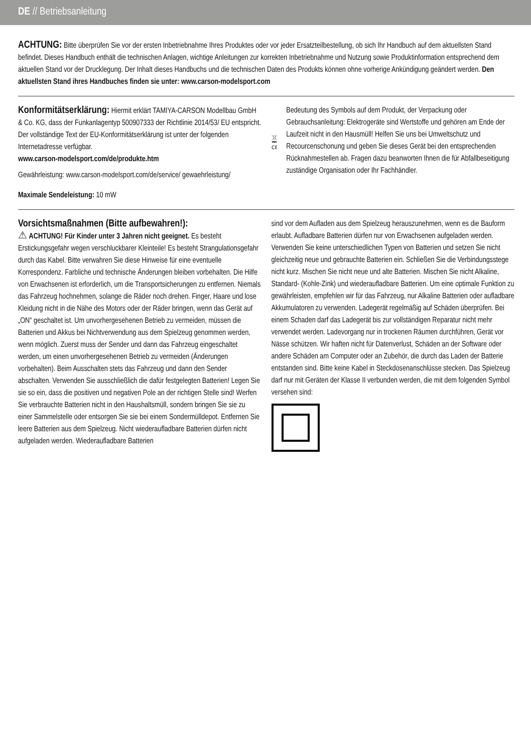DE // Betriebsanleitung
ACHTUNG: Bitte überprüfen Sie vor der ersten Inbetriebnahme Ihres Produktes oder vor jeder Ersatzteilbestellung, ob sich Ihr Handbuch auf dem aktuellsten Stand befindet. Dieses Handbuch enthält die technischen Anlagen, wichtige Anleitungen zur korrekten Inbetriebnahme und Nutzung sowie Produktinformation entsprechend dem aktuellen Stand vor der Drucklegung. Der Inhalt dieses Handbuchs und die technischen Daten des Produkts können ohne vorherige Ankündigung geändert werden. Den aktuellsten Stand ihres Handbuches finden sie unter: www.carson-modelsport.com
Konformitätserklärung: Hiermit erklärt TAMIYA-CARSON Modellbau GmbH & Co. KG, dass der Funkanlagentyp 500907333 der Richtlinie 2014/53/ EU entspricht. Der vollständige Text der EU-Konformitätserklärung ist unter der folgenden Internetadresse verfügbar.
www.carson-modelsport.com/de/produkte.htm
Gewährleistung: www.carson-modelsport.com/de/service/ gewaehrleistung/
Maximale Sendeleistung: 10 mW
CE
Bedeutung des Symbols auf dem Produkt, der Verpackung oder Gebrauchsanleitung: Elektrogeräte sind Wertstoffe und gehören am Ende der Laufzeit nicht in den Hausmüll! Helfen Sie uns bei Umweltschutz und Recourcenschonung und geben Sie dieses Gerät bei den entsprechenden Rücknahmestellen ab. Fragen dazu beanworten Ihnen die für Abfallbeseitigung zuständige Organisation oder Ihr Fachhändler.
Vorsichtsmaßnahmen (Bitte aufbewahren!):
⚠ ACHTUNG! Für Kinder unter 3 Jahren nicht geeignet. Es besteht Erstickungsgefahr wegen verschluckbarer Kleinteile! Es besteht Strangulationsgefahr durch das Kabel. Bitte verwahren Sie diese Hinweise für eine eventuelle Korrespondenz. Farbliche und technische Änderungen bleiben vorbehalten. Die Hilfe von Erwachsenen ist erforderlich, um die Transportsicherungen zu entfernen. Niemals das Fahrzeug hochnehmen, solange die Räder noch drehen. Finger, Haare und lose Kleidung nicht in die Nähe des Motors oder der Räder bringen, wenn das Gerät auf „ON“ geschaltet ist. Um unvorhergesehenen Betrieb zu vermeiden, müssen die Batterien und Akkus bei Nichtverwendung aus dem Spielzeug genommen werden, wenn möglich. Zuerst muss der Sender und dann das Fahrzeug eingeschaltet werden, um einen unvorhergesehenen Betrieb zu vermeiden (Änderungen vorbehalten). Beim Ausschalten stets das Fahrzeug und dann den Sender abschalten. Verwenden Sie ausschließlich die dafür festgelegten Batterien! Legen Sie sie so ein, dass die positiven und negativen Pole an der richtigen Stelle sind! Werfen Sie verbrauchte Batterien nicht in den Haushaltsmüll, sondern bringen Sie sie zu einer Sammelstelle oder entsorgen Sie sie bei einem Sondermülldepot. Entfernen Sie leere Batterien aus dem Spielzeug. Nicht wiederaufladbare Batterien dürfen nicht aufgeladen werden. Wiederaufladbare Batterien
sind vor dem Aufladen aus dem Spielzeug herauszunehmen, wenn es die Bauform erlaubt. Aufladbare Batterien dürfen nur von Erwachsenen aufgeladen werden. Verwenden Sie keine unterschiedlichen Typen von Batterien und setzen Sie nicht gleichzeitig neue und gebrauchte Batterien ein. Schließen Sie die Verbindungsstege nicht kurz. Mischen Sie nicht neue und alte Batterien. Mischen Sie nicht Alkaline, Standard- (Kohle-Zink) und wiederaufladbare Batterien. Um eine optimale Funktion zu gewährleisten, empfehlen wir für das Fahrzeug, nur Alkaline Batterien oder aufladbare Akkumulatoren zu verwenden. Ladegerät regelmäßig auf Schäden überprüfen. Bei einem Schaden darf das Ladegerät bis zur vollständigen Reparatur nicht mehr verwendet werden. Ladevorgang nur in trockenen Räumen durchführen, Gerät vor Nässe schützen. Wir haften nicht für Datenverlust, Schäden an der Software oder andere Schäden am Computer oder an Zubehör, die durch das Laden der Batterie entstanden sind. Bitte keine Kabel in Steckdosenanschlüsse stecken. Das Spielzeug darf nur mit Geräten der Klasse II verbunden werden, die mit dem folgenden Symbol versehen sind: